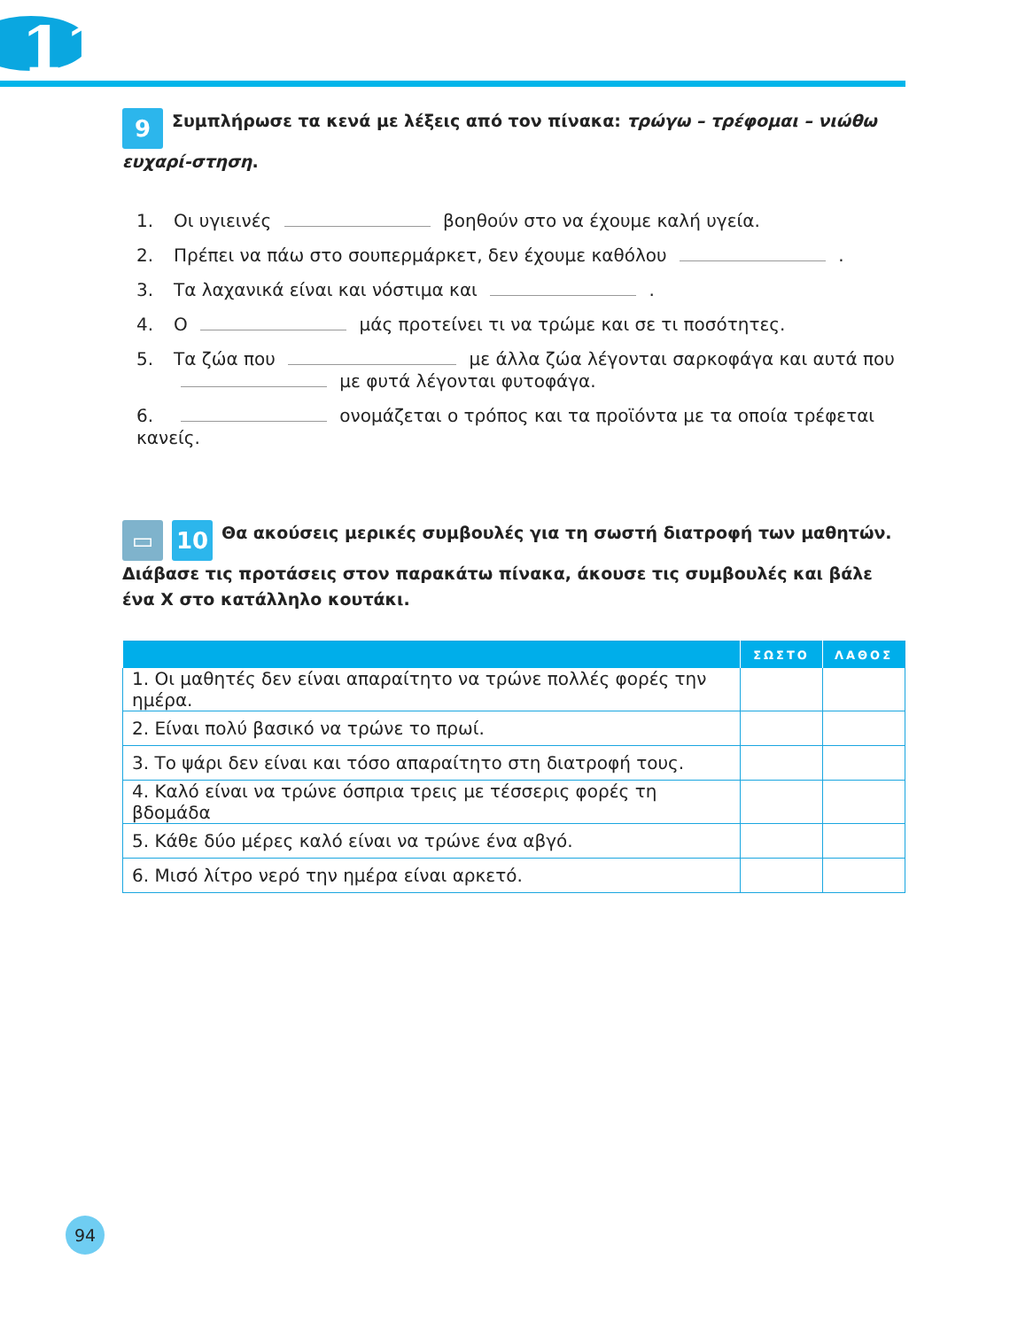11
9 Συμπλήρωσε τα κενά με λέξεις από τον πίνακα: τρώγω – τρέφομαι – νιώθω ευχαρί-στηση.
1. Οι υγιεινές βοηθούν στο να έχουμε καλή υγεία.
2. Πρέπει να πάω στο σουπερμάρκετ, δεν έχουμε καθόλου .
3. Τα λαχανικά είναι και νόστιμα και .
4. Ο μάς προτείνει τι να τρώμε και σε τι ποσότητες.
5. Τα ζώα που με άλλα ζώα λέγονται σαρκοφάγα και αυτά που
με φυτά λέγονται φυτοφάγα.
6. ονομάζεται ο τρόπος και τα προϊόντα με τα οποία τρέφεται κανείς.
▭ 10 Θα ακούσεις μερικές συμβουλές για τη σωστή διατροφή των μαθητών. Διάβασε τις προτάσεις στον παρακάτω πίνακα, άκουσε τις συμβουλές και βάλε ένα Χ στο κατάλληλο κουτάκι.
| | ΣΩΣΤΟ | ΛΑΘΟΣ |
| --- | --- | --- |
| 1. Οι μαθητές δεν είναι απαραίτητο να τρώνε πολλές φορές την ημέρα. | | |
| 2. Είναι πολύ βασικό να τρώνε το πρωί. | | |
| 3. Το ψάρι δεν είναι και τόσο απαραίτητο στη διατροφή τους. | | |
| 4. Καλό είναι να τρώνε όσπρια τρεις με τέσσερις φορές τη βδομάδα | | |
| 5. Κάθε δύο μέρες καλό είναι να τρώνε ένα αβγό. | | |
| 6. Μισό λίτρο νερό την ημέρα είναι αρκετό. | | |
94